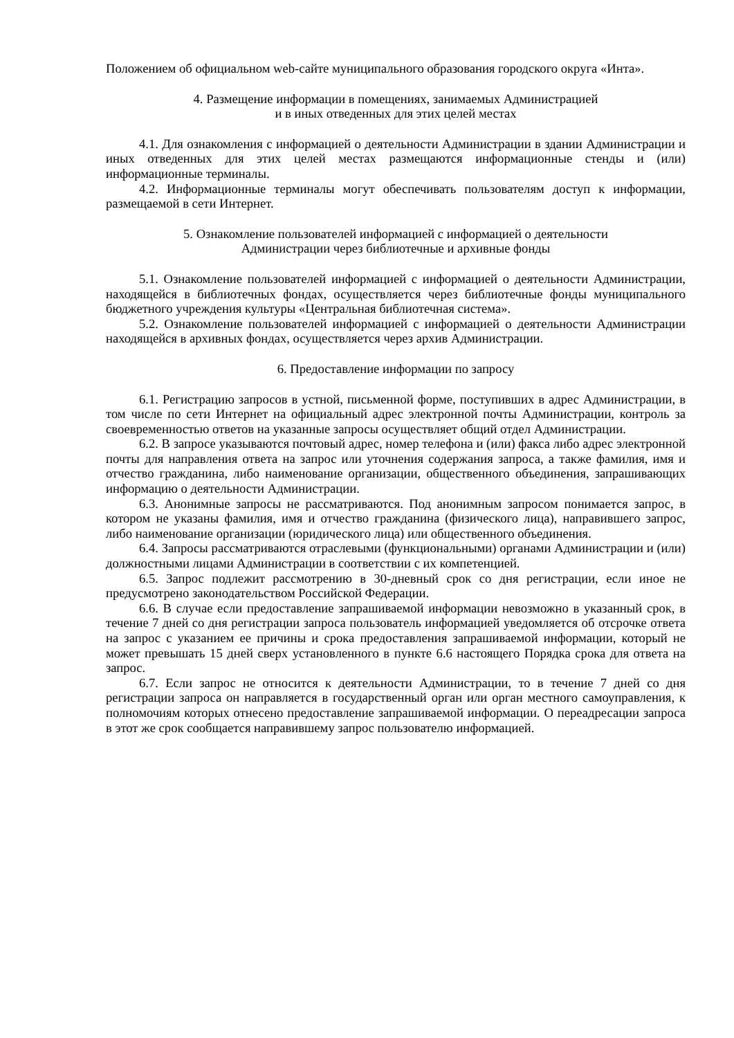Положением об официальном web-сайте муниципального образования городского округа «Инта».
4. Размещение информации в помещениях, занимаемых Администрацией
и в иных отведенных для этих целей местах
4.1. Для ознакомления с информацией о деятельности Администрации в здании Администрации и иных отведенных для этих целей местах размещаются информационные стенды и (или) информационные терминалы.
4.2. Информационные терминалы могут обеспечивать пользователям доступ к информации, размещаемой в сети Интернет.
5. Ознакомление пользователей информацией с информацией о деятельности
Администрации через библиотечные и архивные фонды
5.1. Ознакомление пользователей информацией с информацией о деятельности Администрации, находящейся в библиотечных фондах, осуществляется через библиотечные фонды муниципального бюджетного учреждения культуры «Центральная библиотечная система».
5.2. Ознакомление пользователей информацией с информацией о деятельности Администрации находящейся в архивных фондах, осуществляется через архив Администрации.
6. Предоставление информации по запросу
6.1. Регистрацию запросов в устной, письменной форме, поступивших в адрес Администрации, в том числе по сети Интернет на официальный адрес электронной почты Администрации, контроль за своевременностью ответов на указанные запросы осуществляет общий отдел Администрации.
6.2. В запросе указываются почтовый адрес, номер телефона и (или) факса либо адрес электронной почты для направления ответа на запрос или уточнения содержания запроса, а также фамилия, имя и отчество гражданина, либо наименование организации, общественного объединения, запрашивающих информацию о деятельности Администрации.
6.3. Анонимные запросы не рассматриваются. Под анонимным запросом понимается запрос, в котором не указаны фамилия, имя и отчество гражданина (физического лица), направившего запрос, либо наименование организации (юридического лица) или общественного объединения.
6.4. Запросы рассматриваются отраслевыми (функциональными) органами Администрации и (или) должностными лицами Администрации в соответствии с их компетенцией.
6.5. Запрос подлежит рассмотрению в 30-дневный срок со дня регистрации, если иное не предусмотрено законодательством Российской Федерации.
6.6. В случае если предоставление запрашиваемой информации невозможно в указанный срок, в течение 7 дней со дня регистрации запроса пользователь информацией уведомляется об отсрочке ответа на запрос с указанием ее причины и срока предоставления запрашиваемой информации, который не может превышать 15 дней сверх установленного в пункте 6.6 настоящего Порядка срока для ответа на запрос.
6.7. Если запрос не относится к деятельности Администрации, то в течение 7 дней со дня регистрации запроса он направляется в государственный орган или орган местного самоуправления, к полномочиям которых отнесено предоставление запрашиваемой информации. О переадресации запроса в этот же срок сообщается направившему запрос пользователю информацией.